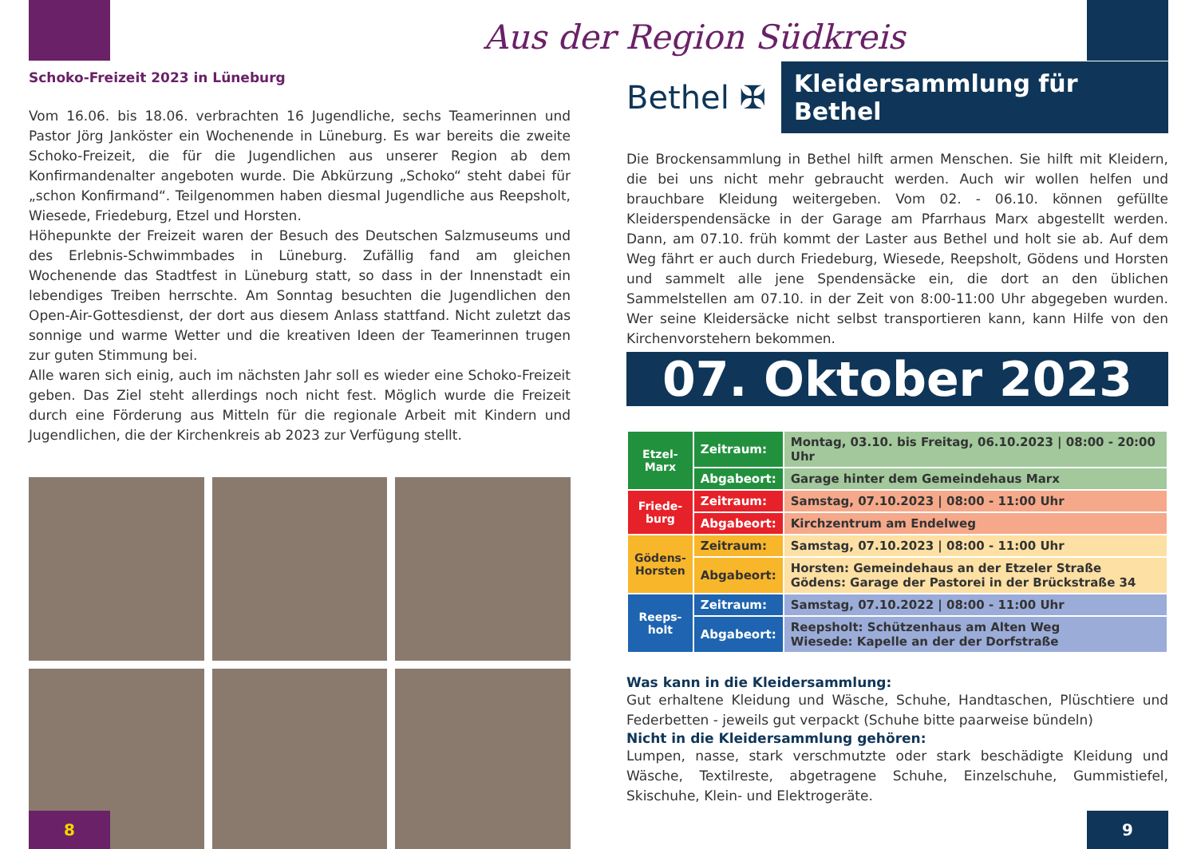Aus der Region Südkreis
Schoko-Freizeit 2023 in Lüneburg
Vom 16.06. bis 18.06. verbrachten 16 Jugendliche, sechs Teamerinnen und Pastor Jörg Janköster ein Wochenende in Lüneburg. Es war bereits die zweite Schoko-Freizeit, die für die Jugendlichen aus unserer Region ab dem Konfirmandenalter angeboten wurde. Die Abkürzung „Schoko“ steht dabei für „schon Konfirmand“. Teilgenommen haben diesmal Jugendliche aus Reepsholt, Wiesede, Friedeburg, Etzel und Horsten.
Höhepunkte der Freizeit waren der Besuch des Deutschen Salzmuseums und des Erlebnis-Schwimmbades in Lüneburg. Zufällig fand am gleichen Wochenende das Stadtfest in Lüneburg statt, so dass in der Innenstadt ein lebendiges Treiben herrschte. Am Sonntag besuchten die Jugendlichen den Open-Air-Gottesdienst, der dort aus diesem Anlass stattfand. Nicht zuletzt das sonnige und warme Wetter und die kreativen Ideen der Teamerinnen trugen zur guten Stimmung bei.
Alle waren sich einig, auch im nächsten Jahr soll es wieder eine Schoko-Freizeit geben. Das Ziel steht allerdings noch nicht fest. Möglich wurde die Freizeit durch eine Förderung aus Mitteln für die regionale Arbeit mit Kindern und Jugendlichen, die der Kirchenkreis ab 2023 zur Verfügung stellt.
Bethel ✠
Kleidersammlung für Bethel
Die Brockensammlung in Bethel hilft armen Menschen. Sie hilft mit Kleidern, die bei uns nicht mehr gebraucht werden. Auch wir wollen helfen und brauchbare Kleidung weitergeben. Vom 02. - 06.10. können gefüllte Kleiderspendensäcke in der Garage am Pfarrhaus Marx abgestellt werden. Dann, am 07.10. früh kommt der Laster aus Bethel und holt sie ab. Auf dem Weg fährt er auch durch Friedeburg, Wiesede, Reepsholt, Gödens und Horsten und sammelt alle jene Spendensäcke ein, die dort an den üblichen Sammelstellen am 07.10. in der Zeit von 8:00-11:00 Uhr abgegeben wurden. Wer seine Kleidersäcke nicht selbst transportieren kann, kann Hilfe von den Kirchenvorstehern bekommen.
07. Oktober 2023
| Etzel-Marx | Zeitraum: | Montag, 03.10. bis Freitag, 06.10.2023 / 08:00 - 20:00 Uhr |
| | Abgabeort: | Garage hinter dem Gemeindehaus Marx |
| Friede-burg | Zeitraum: | Samstag, 07.10.2023 / 08:00 - 11:00 Uhr |
| | Abgabeort: | Kirchzentrum am Endelweg |
| Gödens-Horsten | Zeitraum: | Samstag, 07.10.2023 / 08:00 - 11:00 Uhr |
| | Abgabeort: | Horsten: Gemeindehaus an der Etzeler Straße Gödens: Garage der Pastorei in der Brückstraße 34 |
| Reeps-holt | Zeitraum: | Samstag, 07.10.2022 / 08:00 - 11:00 Uhr |
| | Abgabeort: | Reepsholt: Schützenhaus am Alten Weg Wiesede: Kapelle an der der Dorfstraße |
Was kann in die Kleidersammlung:
Gut erhaltene Kleidung und Wäsche, Schuhe, Handtaschen, Plüschtiere und Federbetten - jeweils gut verpackt (Schuhe bitte paarweise bündeln)
Nicht in die Kleidersammlung gehören:
Lumpen, nasse, stark verschmutzte oder stark beschädigte Kleidung und Wäsche, Textilreste, abgetragene Schuhe, Einzelschuhe, Gummistiefel, Skischuhe, Klein- und Elektrogeräte.
8 9